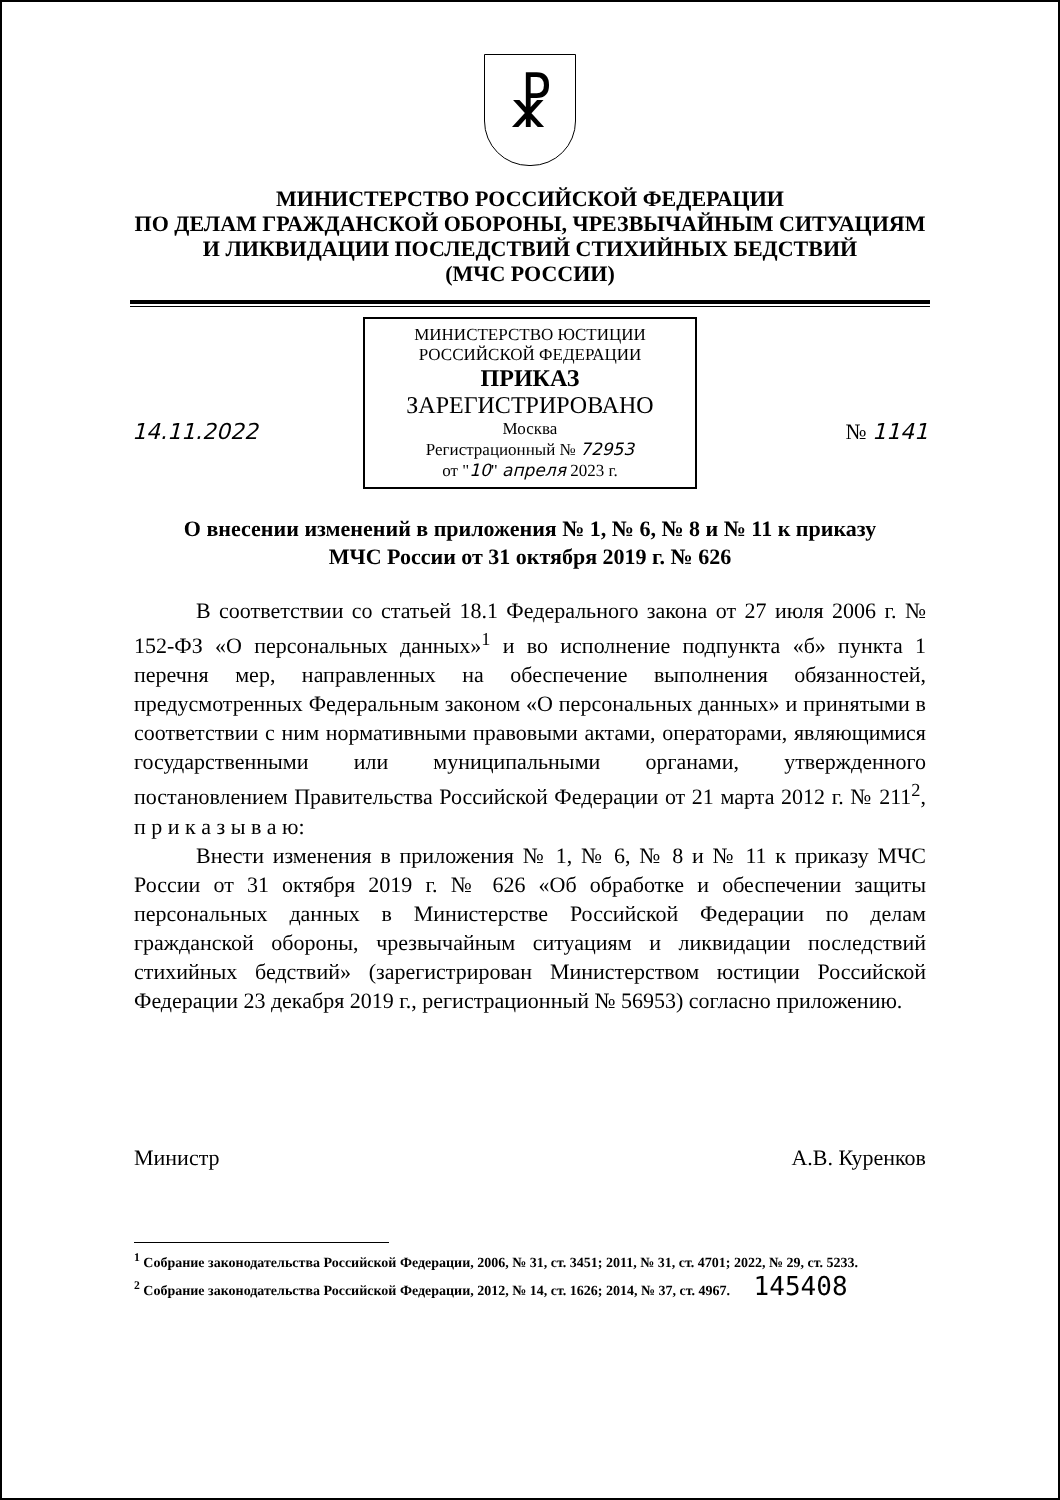☧
МИНИСТЕРСТВО РОССИЙСКОЙ ФЕДЕРАЦИИ
ПО ДЕЛАМ ГРАЖДАНСКОЙ ОБОРОНЫ, ЧРЕЗВЫЧАЙНЫМ СИТУАЦИЯМ
И ЛИКВИДАЦИИ ПОСЛЕДСТВИЙ СТИХИЙНЫХ БЕДСТВИЙ
(МЧС РОССИИ)
МИНИСТЕРСТВО ЮСТИЦИИ РОССИЙСКОЙ ФЕДЕРАЦИИ
ПРИКАЗ
ЗАРЕГИСТРИРОВАНО
Москва
Регистрационный № 72953
от "10" апреля 2023 г.
14.11.2022 № 1141
О внесении изменений в приложения № 1, № 6, № 8 и № 11 к приказу
МЧС России от 31 октября 2019 г. № 626
В соответствии со статьей 18.1 Федерального закона от 27 июля 2006 г. № 152-ФЗ «О персональных данных»<sup>1</sup> и во исполнение подпункта «б» пункта 1 перечня мер, направленных на обеспечение выполнения обязанностей, предусмотренных Федеральным законом «О персональных данных» и принятыми в соответствии с ним нормативными правовыми актами, операторами, являющимися государственными или муниципальными органами, утвержденного постановлением Правительства Российской Федерации от 21 марта 2012 г. № 211<sup>2</sup>, п р и к а з ы в а ю:
Внести изменения в приложения № 1, № 6, № 8 и № 11 к приказу МЧС России от 31 октября 2019 г. № 626 «Об обработке и обеспечении защиты персональных данных в Министерстве Российской Федерации по делам гражданской обороны, чрезвычайным ситуациям и ликвидации последствий стихийных бедствий» (зарегистрирован Министерством юстиции Российской Федерации 23 декабря 2019 г., регистрационный № 56953) согласно приложению.
Министр А.В. Куренков
<sup>1</sup> Собрание законодательства Российской Федерации, 2006, № 31, ст. 3451; 2011, № 31, ст. 4701; 2022, № 29, ст. 5233.
<sup>2</sup> Собрание законодательства Российской Федерации, 2012, № 14, ст. 1626; 2014, № 37, ст. 4967. 145408